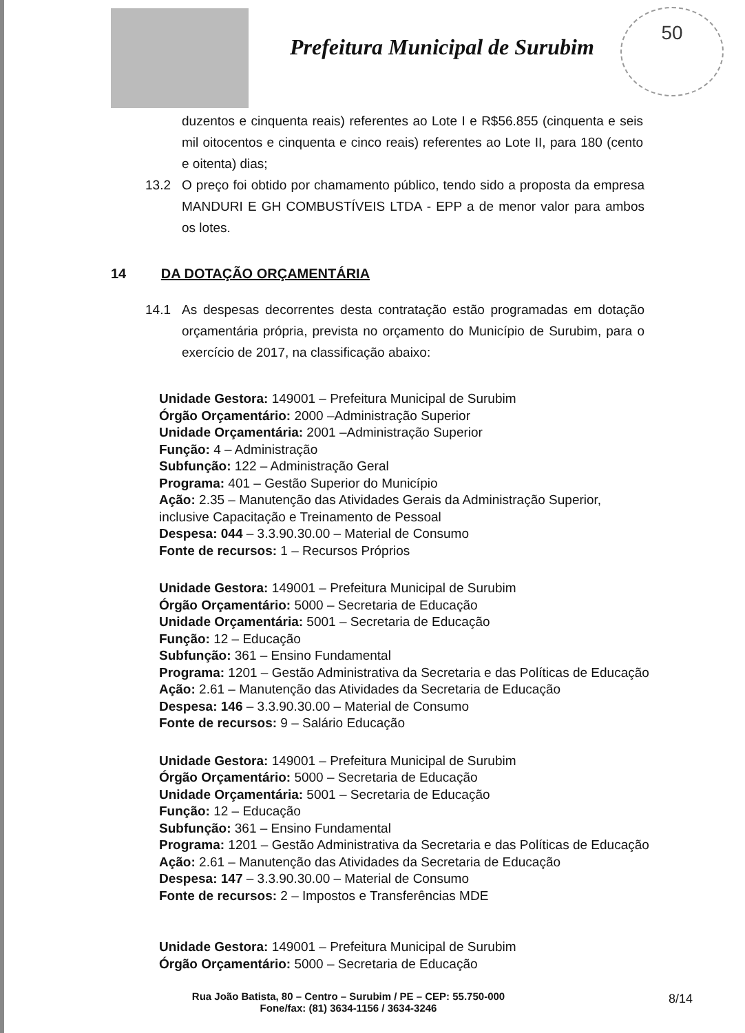50
Prefeitura Municipal de Surubim
duzentos e cinquenta reais) referentes ao Lote I e R$56.855 (cinquenta e seis mil oitocentos e cinquenta e cinco reais) referentes ao Lote II, para 180 (cento e oitenta) dias;
13.2 O preço foi obtido por chamamento público, tendo sido a proposta da empresa MANDURI E GH COMBUSTÍVEIS LTDA - EPP a de menor valor para ambos os lotes.
14 DA DOTAÇÃO ORÇAMENTÁRIA
14.1 As despesas decorrentes desta contratação estão programadas em dotação orçamentária própria, prevista no orçamento do Município de Surubim, para o exercício de 2017, na classificação abaixo:
Unidade Gestora: 149001 – Prefeitura Municipal de Surubim
Órgão Orçamentário: 2000 –Administração Superior
Unidade Orçamentária: 2001 –Administração Superior
Função: 4 – Administração
Subfunção: 122 – Administração Geral
Programa: 401 – Gestão Superior do Município
Ação: 2.35 – Manutenção das Atividades Gerais da Administração Superior, inclusive Capacitação e Treinamento de Pessoal
Despesa: 044 – 3.3.90.30.00 – Material de Consumo
Fonte de recursos: 1 – Recursos Próprios
Unidade Gestora: 149001 – Prefeitura Municipal de Surubim
Órgão Orçamentário: 5000 – Secretaria de Educação
Unidade Orçamentária: 5001 – Secretaria de Educação
Função: 12 – Educação
Subfunção: 361 – Ensino Fundamental
Programa: 1201 – Gestão Administrativa da Secretaria e das Políticas de Educação
Ação: 2.61 – Manutenção das Atividades da Secretaria de Educação
Despesa: 146 – 3.3.90.30.00 – Material de Consumo
Fonte de recursos: 9 – Salário Educação
Unidade Gestora: 149001 – Prefeitura Municipal de Surubim
Órgão Orçamentário: 5000 – Secretaria de Educação
Unidade Orçamentária: 5001 – Secretaria de Educação
Função: 12 – Educação
Subfunção: 361 – Ensino Fundamental
Programa: 1201 – Gestão Administrativa da Secretaria e das Políticas de Educação
Ação: 2.61 – Manutenção das Atividades da Secretaria de Educação
Despesa: 147 – 3.3.90.30.00 – Material de Consumo
Fonte de recursos: 2 – Impostos e Transferências MDE
Unidade Gestora: 149001 – Prefeitura Municipal de Surubim
Órgão Orçamentário: 5000 – Secretaria de Educação
Rua João Batista, 80 – Centro – Surubim / PE – CEP: 55.750-000
Fone/fax: (81) 3634-1156 / 3634-3246
8/14